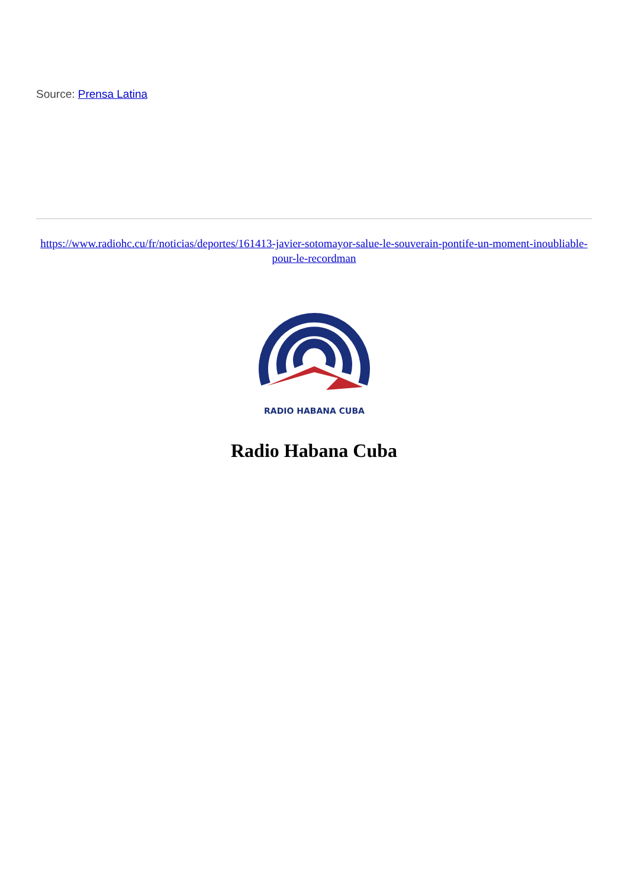Source: Prensa Latina
https://www.radiohc.cu/fr/noticias/deportes/161413-javier-sotomayor-salue-le-souverain-pontife-un-moment-inoubliable-pour-le-recordman
RADIO HABANA CUBA
Radio Habana Cuba